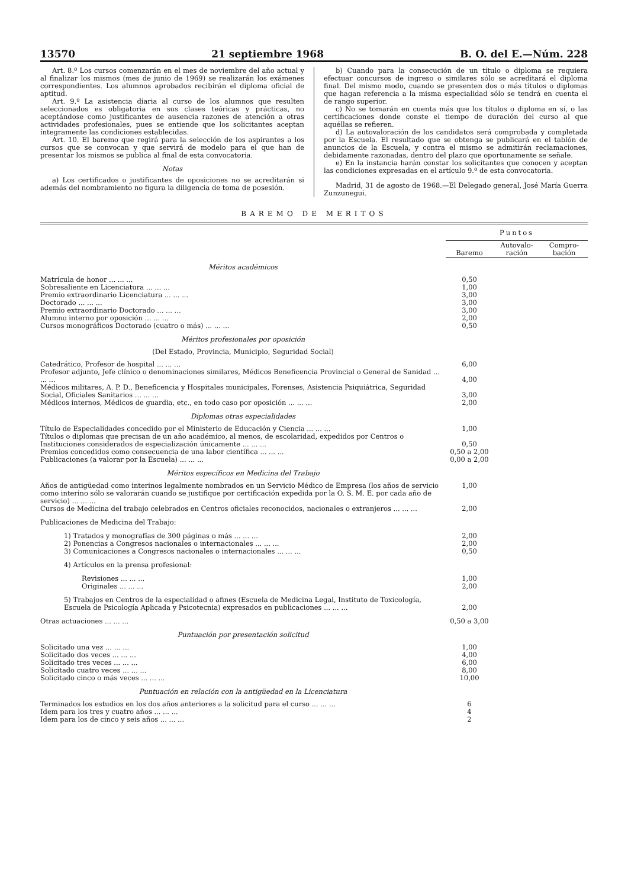13570 21 septiembre 1968 B. O. del E.—Núm. 228
Art. 8.º Los cursos comenzarán en el mes de noviembre del año actual y al finalizar los mismos (mes de junio de 1969) se realizarán los exámenes correspondientes. Los alumnos aprobados recibirán el diploma oficial de aptitud.
Art. 9.º La asistencia diaria al curso de los alumnos que resulten seleccionados es obligatoria en sus clases teóricas y prácticas, no aceptándose como justificantes de ausencia razones de atención a otras actividades profesionales, pues se entiende que los solicitantes aceptan íntegramente las condiciones establecidas.
Art. 10. El baremo que regirá para la selección de los aspirantes a los cursos que se convocan y que servirá de modelo para el que han de presentar los mismos se publica al final de esta convocatoria.
Notas
a) Los certificados o justificantes de oposiciones no se acreditarán si además del nombramiento no figura la diligencia de toma de posesión.
b) Cuando para la consecución de un título o diploma se requiera efectuar concursos de ingreso o similares sólo se acreditará el diploma final. Del mismo modo, cuando se presenten dos o más títulos o diplomas que hagan referencia a la misma especialidad sólo se tendrá en cuenta el de rango superior.
c) No se tomarán en cuenta más que los títulos o diploma en sí, o las certificaciones donde conste el tiempo de duración del curso al que aquéllas se refieren.
d) La autovaloración de los candidatos será comprobada y completada por la Escuela. El resultado que se obtenga se publicará en el tablón de anuncios de la Escuela, y contra el mismo se admitirán reclamaciones, debidamente razonadas, dentro del plazo que oportunamente se señale.
e) En la instancia harán constar los solicitantes que conocen y aceptan las condiciones expresadas en el artículo 9.º de esta convocatoria.
Madrid, 31 de agosto de 1968.—El Delegado general, José María Guerra Zunzunegui.
BAREMO DE MERITOS
| | Puntos | | |
| --- | --- | --- | --- |
| | Baremo | Autovalo- ración | Compro- bación |
| Méritos académicos | | | |
| Matrícula de honor ... ... ... | 0,50 | | |
| Sobresaliente en Licenciatura ... ... ... | 1,00 | | |
| Premio extraordinario Licenciatura ... ... ... | 3,00 | | |
| Doctorado ... ... ... | 3,00 | | |
| Premio extraordinario Doctorado ... ... ... | 3,00 | | |
| Alumno interno por oposición ... ... ... | 2,00 | | |
| Cursos monográficos Doctorado (cuatro o más) ... ... ... | 0,50 | | |
| Méritos profesionales por oposición | | | |
| (Del Estado, Provincia, Municipio, Seguridad Social) | | | |
| Catedrático, Profesor de hospital ... ... ... | 6,00 | | |
| Profesor adjunto, Jefe clínico o denominaciones similares, Médicos Beneficencia Provincial o General de Sanidad ... ... ... | 4,00 | | |
| Médicos militares, A. P. D., Beneficencia y Hospitales municipales, Forenses, Asistencia Psiquiátrica, Seguridad Social, Oficiales Sanitarios ... ... ... | 3,00 | | |
| Médicos internos, Médicos de guardia, etc., en todo caso por oposición ... ... ... | 2,00 | | |
| Diplomas otras especialidades | | | |
| Título de Especialidades concedido por el Ministerio de Educación y Ciencia ... ... ... | 1,00 | | |
| Títulos o diplomas que precisan de un año académico, al menos, de escolaridad, expedidos por Centros o Instituciones considerados de especialización únicamente ... ... ... | 0,50 | | |
| Premios concedidos como consecuencia de una labor científica ... ... ... | 0,50 a 2,00 | | |
| Publicaciones (a valorar por la Escuela) ... ... ... | 0,00 a 2,00 | | |
| Méritos específicos en Medicina del Trabajo | | | |
| Años de antigüedad como interinos legalmente nombrados en un Servicio Médico de Empresa (los años de servicio como interino sólo se valorarán cuando se justifique por certificación expedida por la O. S. M. E. por cada año de servicio) ... ... ... | 1,00 | | |
| Cursos de Medicina del trabajo celebrados en Centros oficiales reconocidos, nacionales o extranjeros ... ... ... | 2,00 | | |
| Publicaciones de Medicina del Trabajo: | | | |
| 1) Tratados y monografías de 300 páginas o más ... ... ... | 2,00 | | |
| 2) Ponencias a Congresos nacionales o internacionales ... ... ... | 2,00 | | |
| 3) Comunicaciones a Congresos nacionales o internacionales ... ... ... | 0,50 | | |
| 4) Artículos en la prensa profesional: | | | |
| Revisiones ... ... ... | 1,00 | | |
| Originales ... ... ... | 2,00 | | |
| 5) Trabajos en Centros de la especialidad o afines (Escuela de Medicina Legal, Instituto de Toxicología, Escuela de Psicología Aplicada y Psicotecnia) expresados en publicaciones ... ... ... | 2,00 | | |
| Otras actuaciones ... ... ... | 0,50 a 3,00 | | |
| Puntuación por presentación solicitud | | | |
| Solicitado una vez ... ... ... | 1,00 | | |
| Solicitado dos veces ... ... ... | 4,00 | | |
| Solicitado tres veces ... ... ... | 6,00 | | |
| Solicitado cuatro veces ... ... ... | 8,00 | | |
| Solicitado cinco o más veces ... ... ... | 10,00 | | |
| Puntuación en relación con la antigüedad en la Licenciatura | | | |
| Terminados los estudios en los dos años anteriores a la solicitud para el curso ... ... ... | 6 | | |
| Idem para los tres y cuatro años ... ... ... | 4 | | |
| Idem para los de cinco y seis años ... ... ... | 2 | | |